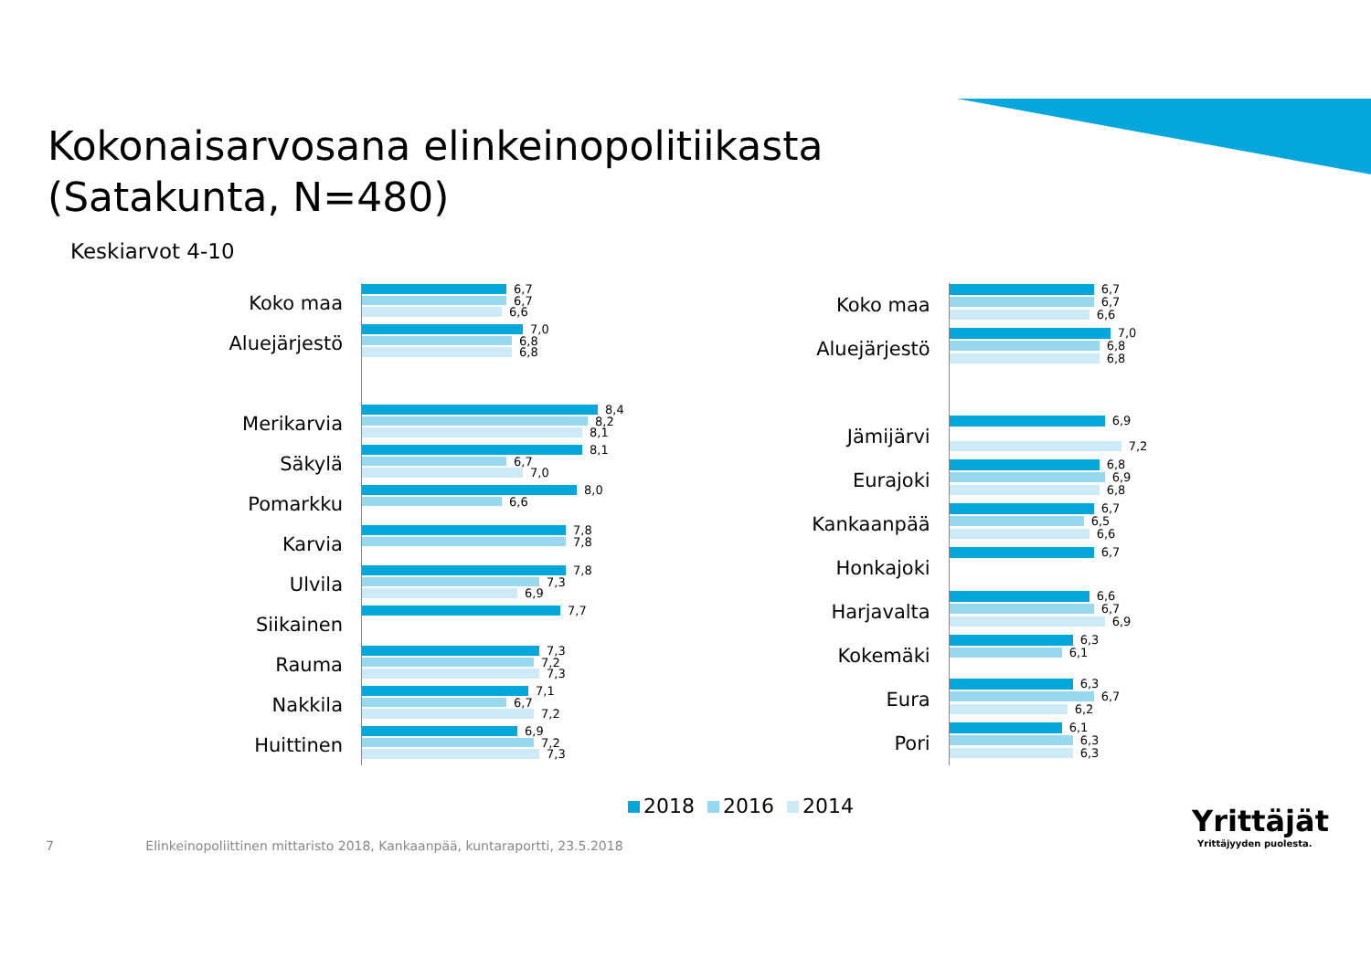Kokonaisarvosana elinkeinopolitiikasta
(Satakunta, N=480)
Keskiarvot 4-10
Koko maa
6,7
6,7
6,6
Aluejärjestö
7,0
6,8
6,8
Merikarvia
8,4
8,2
8,1
Säkylä
8,1
6,7
7,0
Pomarkku
8,0
6,6
Karvia
7,8
7,8
Ulvila
7,8
7,3
6,9
Siikainen
7,7
Rauma
7,3
7,2
7,3
Nakkila
7,1
6,7
7,2
Huittinen
6,9
7,2
7,3
Koko maa
6,7
6,7
6,6
Aluejärjestö
7,0
6,8
6,8
Jämijärvi
6,9
7,2
Eurajoki
6,8
6,9
6,8
Kankaanpää
6,7
6,5
6,6
Honkajoki
6,7
Harjavalta
6,6
6,7
6,9
Kokemäki
6,3
6,1
Eura
6,3
6,7
6,2
Pori
6,1
6,3
6,3
2018 2016 2014
7 Elinkeinopoliittinen mittaristo 2018, Kankaanpää, kuntaraportti, 23.5.2018
Yrittäjät
Yrittäjyyden puolesta.